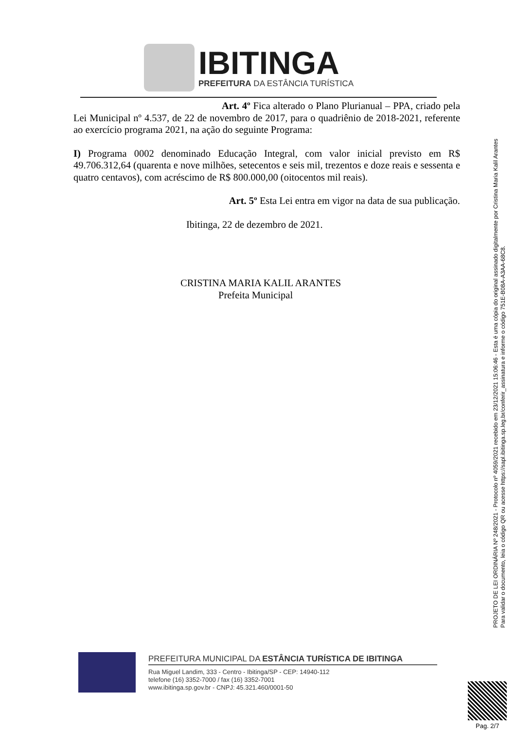IBITINGA
PREFEITURA DA ESTÂNCIA TURÍSTICA
Art. 4º Fica alterado o Plano Plurianual – PPA, criado pela Lei Municipal nº 4.537, de 22 de novembro de 2017, para o quadriênio de 2018-2021, referente ao exercício programa 2021, na ação do seguinte Programa:
I) Programa 0002 denominado Educação Integral, com valor inicial previsto em R$ 49.706.312,64 (quarenta e nove milhões, setecentos e seis mil, trezentos e doze reais e sessenta e quatro centavos), com acréscimo de R$ 800.000,00 (oitocentos mil reais).
Art. 5º Esta Lei entra em vigor na data de sua publicação.
Ibitinga, 22 de dezembro de 2021.
CRISTINA MARIA KALIL ARANTES
Prefeita Municipal
PROJETO DE LEI ORDINÁRIA Nº 248/2021 - Protocolo nº 4059/2021 recebido em 23/12/2021 15:06:46 - Esta é uma cópia do original assinado digitalmente por Cristina Maria Kalil Arantes
Para validar o documento, leia o código QR ou acesse https://sapl.ibitinga.sp.leg.br/conferir_assinatura e informe o código 751E-B08A-A3AA-68C8.
PREFEITURA MUNICIPAL DA ESTÂNCIA TURÍSTICA DE IBITINGA
Rua Miguel Landim, 333 - Centro - Ibitinga/SP - CEP: 14940-112
telefone (16) 3352-7000 / fax (16) 3352-7001
www.ibitinga.sp.gov.br - CNPJ: 45.321.460/0001-50
Pag. 2/7